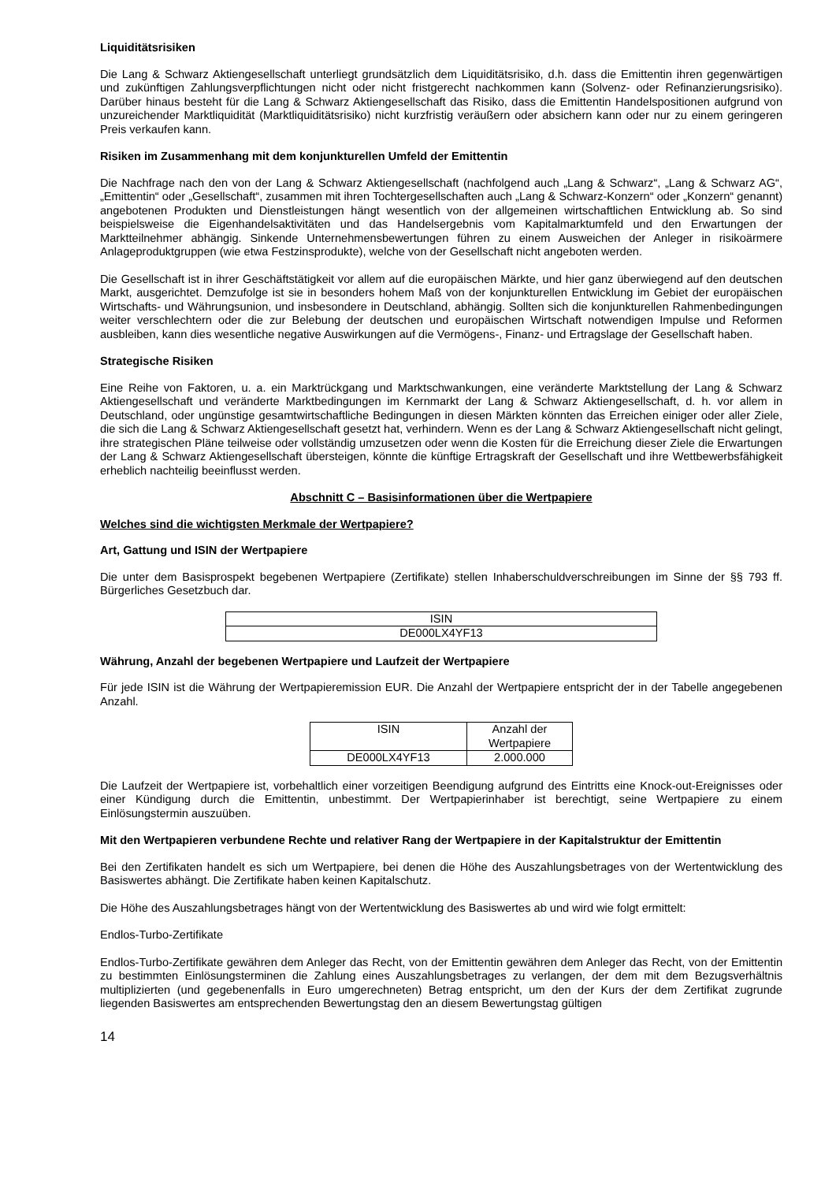Liquiditätsrisiken
Die Lang & Schwarz Aktiengesellschaft unterliegt grundsätzlich dem Liquiditätsrisiko, d.h. dass die Emittentin ihren gegenwärtigen und zukünftigen Zahlungsverpflichtungen nicht oder nicht fristgerecht nachkommen kann (Solvenz- oder Refinanzierungsrisiko). Darüber hinaus besteht für die Lang & Schwarz Aktiengesellschaft das Risiko, dass die Emittentin Handelspositionen aufgrund von unzureichender Marktliquidität (Marktliquiditätsrisiko) nicht kurzfristig veräußern oder absichern kann oder nur zu einem geringeren Preis verkaufen kann.
Risiken im Zusammenhang mit dem konjunkturellen Umfeld der Emittentin
Die Nachfrage nach den von der Lang & Schwarz Aktiengesellschaft (nachfolgend auch „Lang & Schwarz“, „Lang & Schwarz AG“, „Emittentin“ oder „Gesellschaft“, zusammen mit ihren Tochtergesellschaften auch „Lang & Schwarz-Konzern“ oder „Konzern“ genannt) angebotenen Produkten und Dienstleistungen hängt wesentlich von der allgemeinen wirtschaftlichen Entwicklung ab. So sind beispielsweise die Eigenhandelsaktivitäten und das Handelsergebnis vom Kapitalmarktumfeld und den Erwartungen der Marktteilnehmer abhängig. Sinkende Unternehmensbewertungen führen zu einem Ausweichen der Anleger in risikoärmere Anlageproduktgruppen (wie etwa Festzinsprodukte), welche von der Gesellschaft nicht angeboten werden.
Die Gesellschaft ist in ihrer Geschäftstätigkeit vor allem auf die europäischen Märkte, und hier ganz überwiegend auf den deutschen Markt, ausgerichtet. Demzufolge ist sie in besonders hohem Maß von der konjunkturellen Entwicklung im Gebiet der europäischen Wirtschafts- und Währungsunion, und insbesondere in Deutschland, abhängig. Sollten sich die konjunkturellen Rahmenbedingungen weiter verschlechtern oder die zur Belebung der deutschen und europäischen Wirtschaft notwendigen Impulse und Reformen ausbleiben, kann dies wesentliche negative Auswirkungen auf die Vermögens-, Finanz- und Ertragslage der Gesellschaft haben.
Strategische Risiken
Eine Reihe von Faktoren, u. a. ein Marktrückgang und Marktschwankungen, eine veränderte Marktstellung der Lang & Schwarz Aktiengesellschaft und veränderte Marktbedingungen im Kernmarkt der Lang & Schwarz Aktiengesellschaft, d. h. vor allem in Deutschland, oder ungünstige gesamtwirtschaftliche Bedingungen in diesen Märkten könnten das Erreichen einiger oder aller Ziele, die sich die Lang & Schwarz Aktiengesellschaft gesetzt hat, verhindern. Wenn es der Lang & Schwarz Aktiengesellschaft nicht gelingt, ihre strategischen Pläne teilweise oder vollständig umzusetzen oder wenn die Kosten für die Erreichung dieser Ziele die Erwartungen der Lang & Schwarz Aktiengesellschaft übersteigen, könnte die künftige Ertragskraft der Gesellschaft und ihre Wettbewerbsfähigkeit erheblich nachteilig beeinflusst werden.
Abschnitt C – Basisinformationen über die Wertpapiere
Welches sind die wichtigsten Merkmale der Wertpapiere?
Art, Gattung und ISIN der Wertpapiere
Die unter dem Basisprospekt begebenen Wertpapiere (Zertifikate) stellen Inhaberschuldverschreibungen im Sinne der §§ 793 ff. Bürgerliches Gesetzbuch dar.
| ISIN |
| DE000LX4YF13 |
Währung, Anzahl der begebenen Wertpapiere und Laufzeit der Wertpapiere
Für jede ISIN ist die Währung der Wertpapieremission EUR. Die Anzahl der Wertpapiere entspricht der in der Tabelle angegebenen Anzahl.
| ISIN | Anzahl der Wertpapiere |
| DE000LX4YF13 | 2.000.000 |
Die Laufzeit der Wertpapiere ist, vorbehaltlich einer vorzeitigen Beendigung aufgrund des Eintritts eine Knock-out-Ereignisses oder einer Kündigung durch die Emittentin, unbestimmt. Der Wertpapierinhaber ist berechtigt, seine Wertpapiere zu einem Einlösungstermin auszuüben.
Mit den Wertpapieren verbundene Rechte und relativer Rang der Wertpapiere in der Kapitalstruktur der Emittentin
Bei den Zertifikaten handelt es sich um Wertpapiere, bei denen die Höhe des Auszahlungsbetrages von der Wertentwicklung des Basiswertes abhängt. Die Zertifikate haben keinen Kapitalschutz.
Die Höhe des Auszahlungsbetrages hängt von der Wertentwicklung des Basiswertes ab und wird wie folgt ermittelt:
Endlos-Turbo-Zertifikate
Endlos-Turbo-Zertifikate gewähren dem Anleger das Recht, von der Emittentin gewähren dem Anleger das Recht, von der Emittentin zu bestimmten Einlösungsterminen die Zahlung eines Auszahlungsbetrages zu verlangen, der dem mit dem Bezugsverhältnis multiplizierten (und gegebenenfalls in Euro umgerechneten) Betrag entspricht, um den der Kurs der dem Zertifikat zugrunde liegenden Basiswertes am entsprechenden Bewertungstag den an diesem Bewertungstag gültigen
14